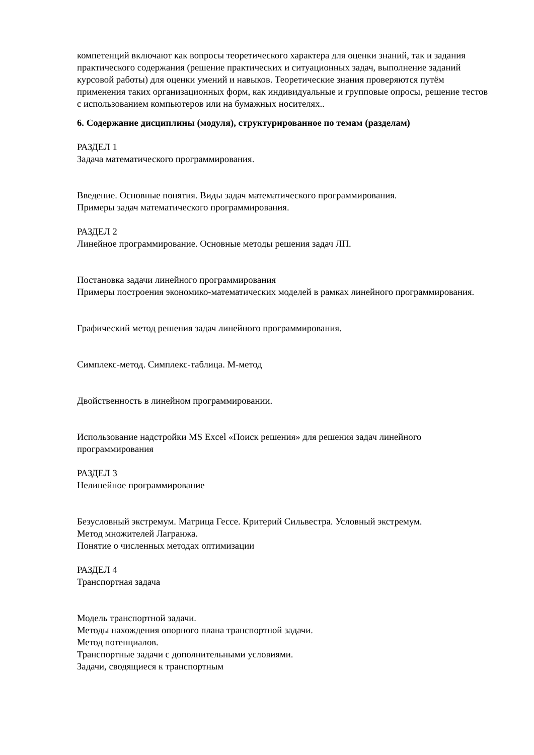компетенций включают как вопросы теоретического характера для оценки знаний, так и задания практического содержания (решение практических и ситуационных задач, выполнение заданий курсовой работы) для оценки умений и навыков. Теоретические знания проверяются путём применения таких организационных форм, как индивидуальные и групповые опросы, решение тестов с использованием компьютеров или на бумажных носителях..
6. Содержание дисциплины (модуля), структурированное по темам (разделам)
РАЗДЕЛ 1
Задача математического программирования.
Введение. Основные понятия. Виды задач математического программирования.
Примеры задач математического программирования.
РАЗДЕЛ 2
Линейное программирование. Основные методы решения задач ЛП.
Постановка задачи линейного программирования
Примеры построения экономико-математических моделей в рамках линейного программирования.
Графический метод решения задач линейного программирования.
Симплекс-метод. Симплекс-таблица. М-метод
Двойственность в линейном программировании.
Использование надстройки MS Excel «Поиск решения» для решения задач линейного программирования
РАЗДЕЛ 3
Нелинейное программирование
Безусловный экстремум. Матрица Гессе. Критерий Сильвестра. Условный экстремум.
Метод множителей Лагранжа.
Понятие о численных методах оптимизации
РАЗДЕЛ 4
Транспортная задача
Модель транспортной задачи.
Методы нахождения опорного плана транспортной задачи.
Метод потенциалов.
Транспортные задачи с дополнительными условиями.
Задачи, сводящиеся к транспортным